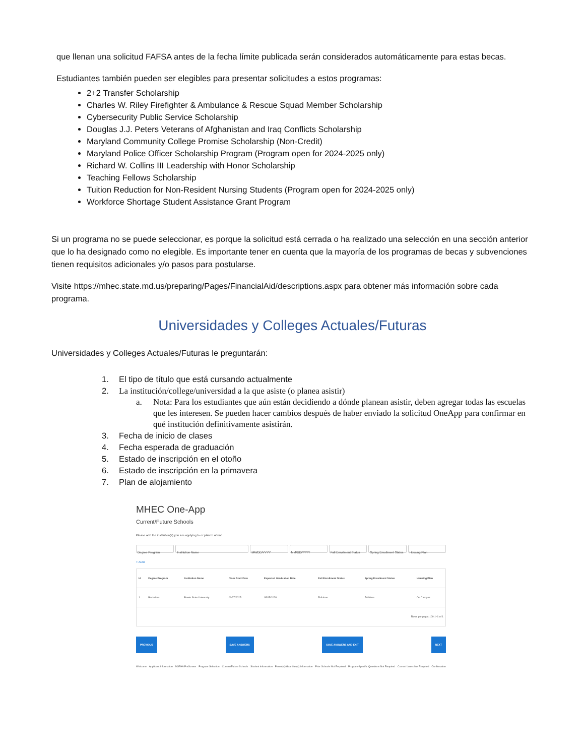que llenan una solicitud FAFSA antes de la fecha límite publicada serán considerados automáticamente para estas becas.
Estudiantes también pueden ser elegibles para presentar solicitudes a estos programas:
2+2 Transfer Scholarship
Charles W. Riley Firefighter & Ambulance & Rescue Squad Member Scholarship
Cybersecurity Public Service Scholarship
Douglas J.J. Peters Veterans of Afghanistan and Iraq Conflicts Scholarship
Maryland Community College Promise Scholarship (Non-Credit)
Maryland Police Officer Scholarship Program (Program open for 2024-2025 only)
Richard W. Collins III Leadership with Honor Scholarship
Teaching Fellows Scholarship
Tuition Reduction for Non-Resident Nursing Students (Program open for 2024-2025 only)
Workforce Shortage Student Assistance Grant Program
Si un programa no se puede seleccionar, es porque la solicitud está cerrada o ha realizado una selección en una sección anterior que lo ha designado como no elegible. Es importante tener en cuenta que la mayoría de los programas de becas y subvenciones tienen requisitos adicionales y/o pasos para postularse.
Visite https://mhec.state.md.us/preparing/Pages/FinancialAid/descriptions.aspx para obtener más información sobre cada programa.
Universidades y Colleges Actuales/Futuras
Universidades y Colleges Actuales/Futuras le preguntarán:
1. El tipo de título que está cursando actualmente
2. La institución/college/universidad a la que asiste (o planea asistir)
a. Nota: Para los estudiantes que aún están decidiendo a dónde planean asistir, deben agregar todas las escuelas que les interesen. Se pueden hacer cambios después de haber enviado la solicitud OneApp para confirmar en qué institución definitivamente asistirán.
3. Fecha de inicio de clases
4. Fecha esperada de graduación
5. Estado de inscripción en el otoño
6. Estado de inscripción en la primavera
7. Plan de alojamiento
MHEC One-App
Current/Future Schools
Please add the institution(s) you are applying to or plan to attend.
Degree Program Institution Name MM/DD/YYYY MM/DD/YYYY Fall Enrollment Status Spring Enrollment Status Housing Plan
+ ADD
| Id | Degree Program | Institution Name | Class Start Date | Expected Graduation Date | Fall Enrollment Status | Spring Enrollment Status | Housing Plan |
| --- | --- | --- | --- | --- | --- | --- | --- |
| 1 | Bachelors | Bowie State University | 01/27/2025 | 05/15/2028 | Full-time | Full-time | On Campus |
| Rows per page: 100 1–1 of 1 | | | | | | | |
PREVIOUS SAVE ANSWERS SAVE ANSWERS AND EXIT NEXT
Welcome Applicant Information MSFAA PreScreen Program Selection Current/Future Schools Student Information Parent(s)/Guardian(s) Information Prior Schools Not Required Program-Specific Questions Not Required Current Loans Not Required Confirmation